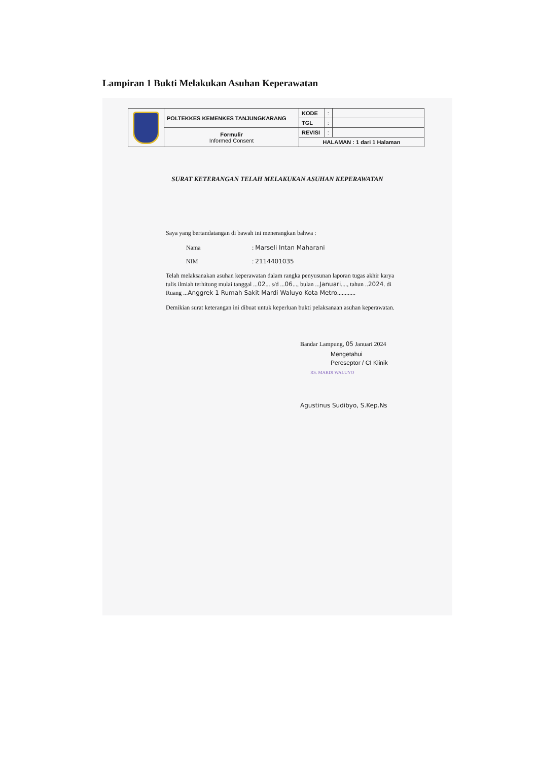Lampiran 1 Bukti Melakukan Asuhan Keperawatan
| | POLTEKKES KEMENKES TANJUNGKARANG | KODE | : | |
| | | TGL | : | |
| | Formulir Informed Consent | REVISI | : | |
| | | HALAMAN : 1 dari 1 Halaman | | |
SURAT KETERANGAN TELAH MELAKUKAN ASUHAN KEPERAWATAN
Saya yang bertandatangan di bawah ini menerangkan bahwa :
Nama: Marseli Intan Maharani
NIM: 2114401035
Telah melaksanakan asuhan keperawatan dalam rangka penyusunan laporan tugas akhir karya tulis ilmiah terhitung mulai tanggal ...02... s/d ...06..., bulan ...Januari...., tahun ..2024. di Ruang ...Anggrek 1 Rumah Sakit Mardi Waluyo Kota Metro............
Demikian surat keterangan ini dibuat untuk keperluan bukti pelaksanaan asuhan keperawatan.
Bandar Lampung, 05 Januari 2024
Mengetahui
Pereseptor / CI Klinik
RS. MARDI WALUYO
Agustinus Sudibyo, S.Kep.Ns